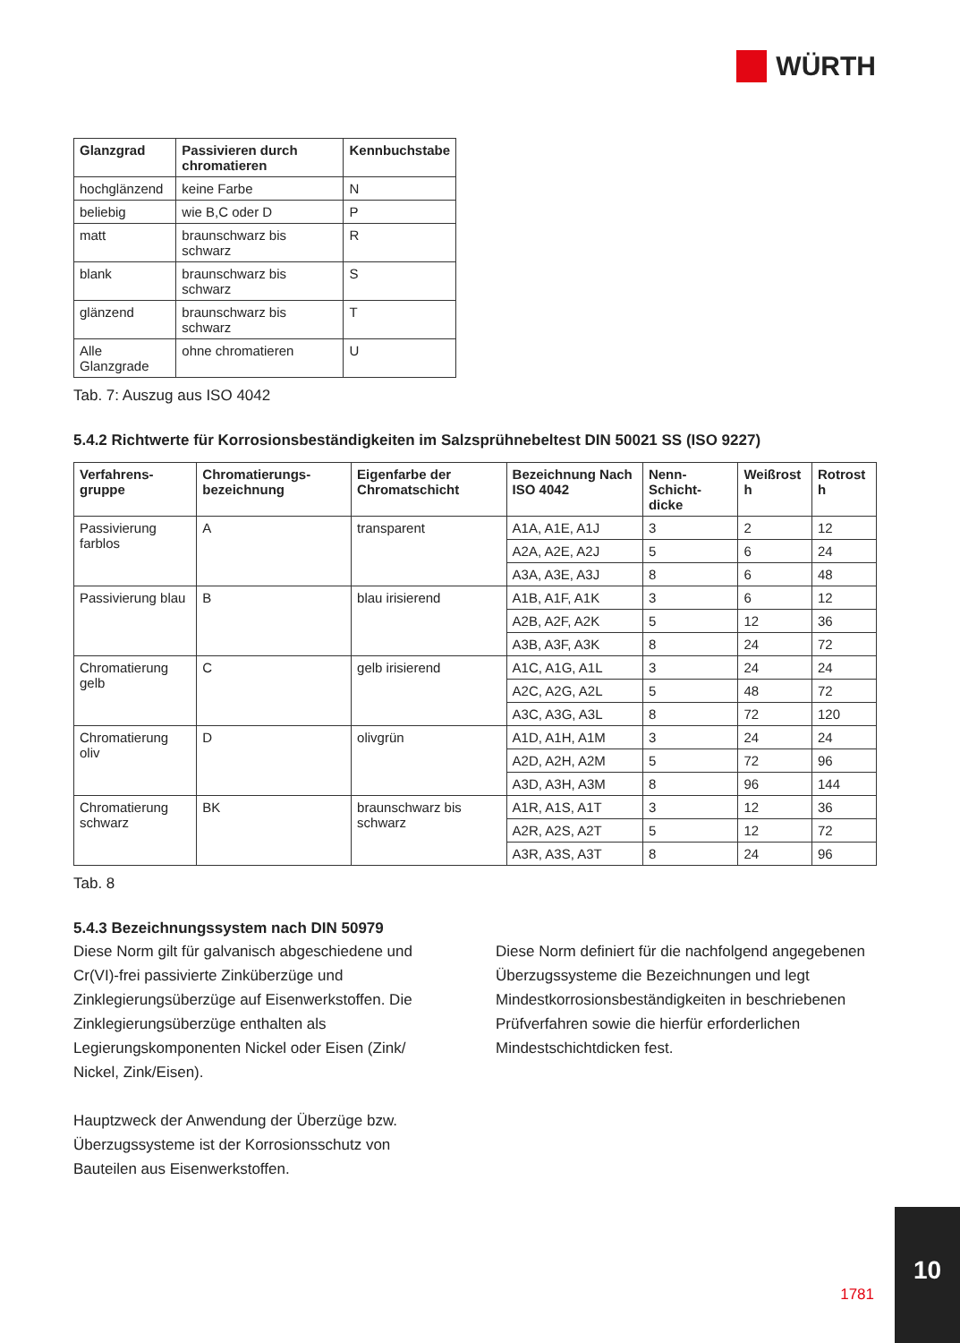WÜRTH
| Glanzgrad | Passivieren durch chromatieren | Kennbuchstabe |
| --- | --- | --- |
| hochglänzend | keine Farbe | N |
| beliebig | wie B,C oder D | P |
| matt | braunschwarz bis schwarz | R |
| blank | braunschwarz bis schwarz | S |
| glänzend | braunschwarz bis schwarz | T |
| Alle Glanzgrade | ohne chromatieren | U |
Tab. 7: Auszug aus ISO 4042
5.4.2 Richtwerte für Korrosionsbeständigkeiten im Salzsprühnebeltest DIN 50021 SS (ISO 9227)
| Verfahrens-gruppe | Chromatierungs-bezeichnung | Eigenfarbe der Chromatschicht | Bezeichnung Nach ISO 4042 | Nenn-Schicht-dicke | Weißrost h | Rotrost h |
| --- | --- | --- | --- | --- | --- | --- |
| Passivierung farblos | A | transparent | A1A, A1E, A1J | 3 | 2 | 12 |
| | | | A2A, A2E, A2J | 5 | 6 | 24 |
| | | | A3A, A3E, A3J | 8 | 6 | 48 |
| Passivierung blau | B | blau irisierend | A1B, A1F, A1K | 3 | 6 | 12 |
| | | | A2B, A2F, A2K | 5 | 12 | 36 |
| | | | A3B, A3F, A3K | 8 | 24 | 72 |
| Chromatierung gelb | C | gelb irisierend | A1C, A1G, A1L | 3 | 24 | 24 |
| | | | A2C, A2G, A2L | 5 | 48 | 72 |
| | | | A3C, A3G, A3L | 8 | 72 | 120 |
| Chromatierung oliv | D | olivgrün | A1D, A1H, A1M | 3 | 24 | 24 |
| | | | A2D, A2H, A2M | 5 | 72 | 96 |
| | | | A3D, A3H, A3M | 8 | 96 | 144 |
| Chromatierung schwarz | BK | braunschwarz bis schwarz | A1R, A1S, A1T | 3 | 12 | 36 |
| | | | A2R, A2S, A2T | 5 | 12 | 72 |
| | | | A3R, A3S, A3T | 8 | 24 | 96 |
Tab. 8
5.4.3 Bezeichnungssystem nach DIN 50979
Diese Norm gilt für galvanisch abgeschiedene und Cr(VI)-frei passivierte Zinküberzüge und Zinklegierungsüberzüge auf Eisenwerkstoffen. Die Zinklegierungsüberzüge enthalten als Legierungskomponenten Nickel oder Eisen (Zink/ Nickel, Zink/Eisen).
Hauptzweck der Anwendung der Überzüge bzw. Überzugssysteme ist der Korrosionsschutz von Bauteilen aus Eisenwerkstoffen.
Diese Norm definiert für die nachfolgend angegebenen Überzugssysteme die Bezeichnungen und legt Mindestkorrosionsbeständigkeiten in beschriebenen Prüfverfahren sowie die hierfür erforderlichen Mindestschichtdicken fest.
1781
10